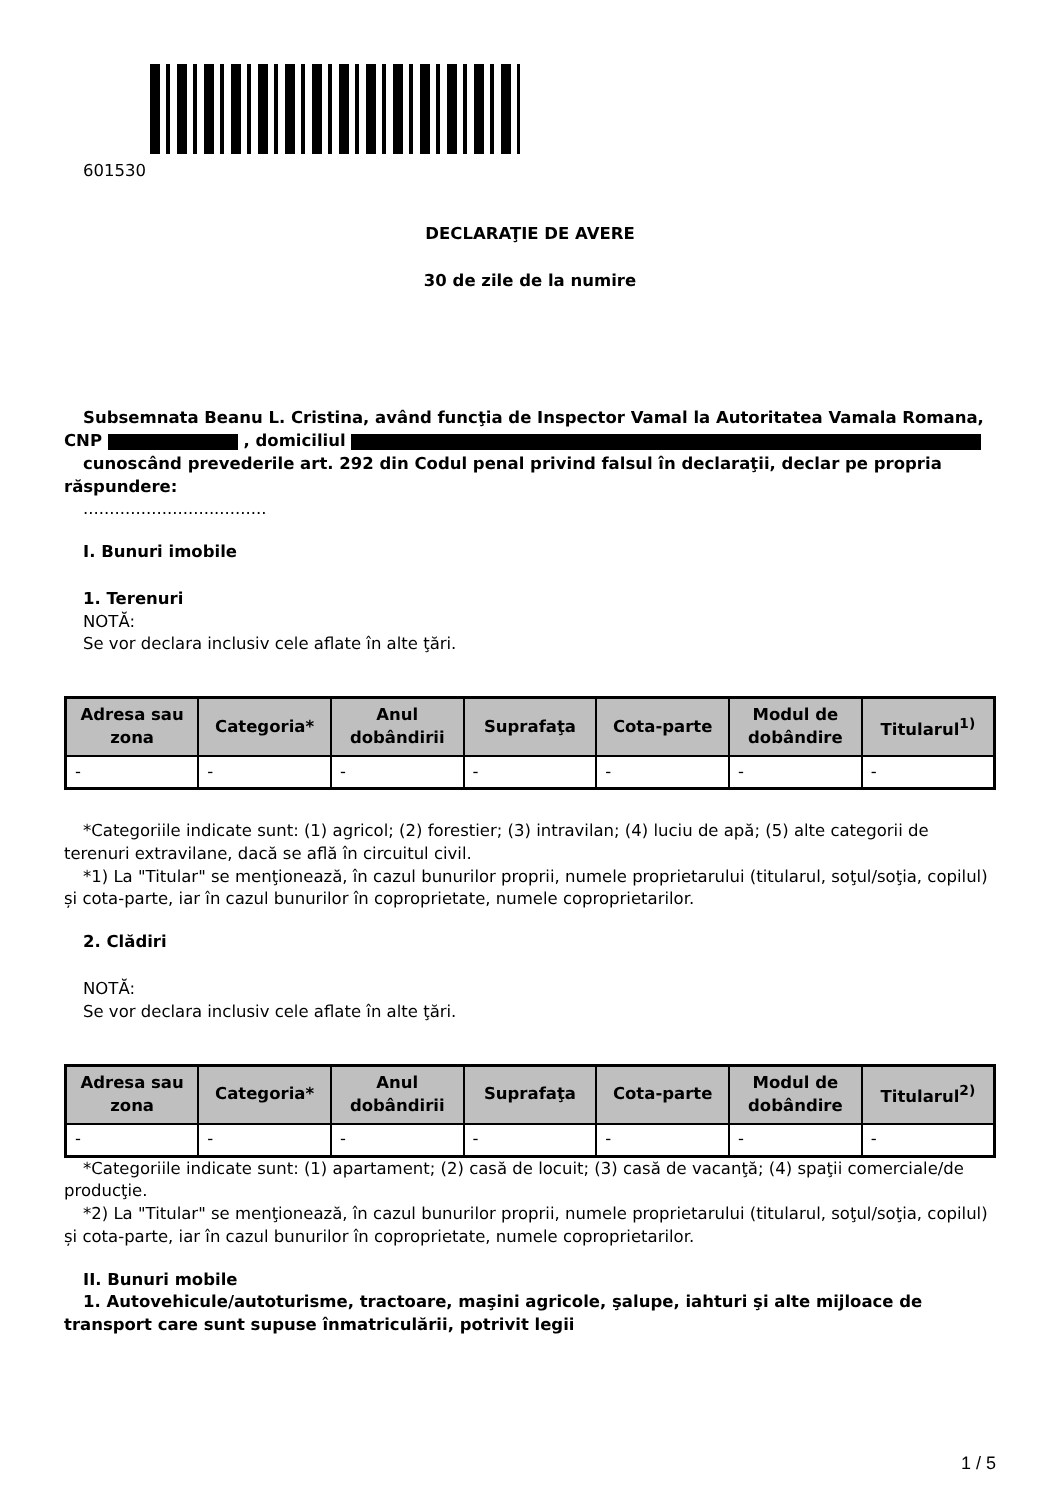601530
DECLARAŢIE DE AVERE
30 de zile de la numire
Subsemnata Beanu L. Cristina, având funcţia de Inspector Vamal la Autoritatea Vamala Romana, CNP , domiciliul
cunoscând prevederile art. 292 din Codul penal privind falsul în declaraţii, declar pe propria răspundere:
...................................
I. Bunuri imobile
1. Terenuri
NOTĂ:
Se vor declara inclusiv cele aflate în alte ţări.
| Adresa sau zona | Categoria* | Anul dobândirii | Suprafaţa | Cota-parte | Modul de dobândire | Titularul<sup>1)</sup> |
| --- | --- | --- | --- | --- | --- | --- |
| - | - | - | - | - | - | - |
*Categoriile indicate sunt: (1) agricol; (2) forestier; (3) intravilan; (4) luciu de apă; (5) alte categorii de terenuri extravilane, dacă se află în circuitul civil.
*1) La "Titular" se menţionează, în cazul bunurilor proprii, numele proprietarului (titularul, soţul/soţia, copilul) și cota-parte, iar în cazul bunurilor în coproprietate, numele coproprietarilor.
2. Clădiri
NOTĂ:
Se vor declara inclusiv cele aflate în alte ţări.
| Adresa sau zona | Categoria* | Anul dobândirii | Suprafaţa | Cota-parte | Modul de dobândire | Titularul<sup>2)</sup> |
| --- | --- | --- | --- | --- | --- | --- |
| - | - | - | - | - | - | - |
*Categoriile indicate sunt: (1) apartament; (2) casă de locuit; (3) casă de vacanţă; (4) spaţii comerciale/de producţie.
*2) La "Titular" se menţionează, în cazul bunurilor proprii, numele proprietarului (titularul, soţul/soţia, copilul) și cota-parte, iar în cazul bunurilor în coproprietate, numele coproprietarilor.
II. Bunuri mobile
1. Autovehicule/autoturisme, tractoare, maşini agricole, şalupe, iahturi şi alte mijloace de transport care sunt supuse înmatriculării, potrivit legii
1 / 5